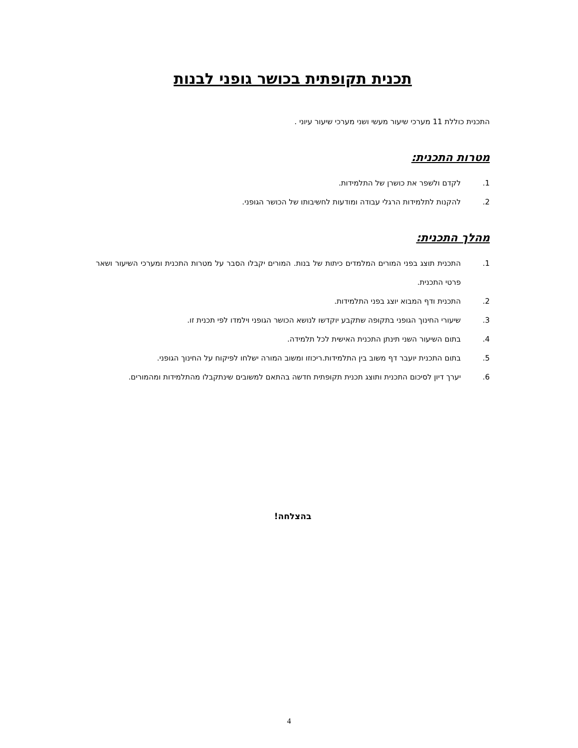תכנית תקופתית בכושר גופני לבנות
התכנית כוללת 11 מערכי שיעור מעשי ושני מערכי שיעור עיוני .
מטרות התכנית:
1. לקדם ולשפר את כושרן של התלמידות.
2. להקנות לתלמידות הרגלי עבודה ומודעות לחשיבותו של הכושר הגופני.
מהלך התכנית:
1. התכנית תוצג בפני המורים המלמדים כיתות של בנות. המורים יקבלו הסבר על מטרות התכנית ומערכי השיעור ושאר פרטי התכנית.
2. התכנית ודף המבוא יוצג בפני התלמידות.
3. שיעורי החינוך הגופני בתקופה שתקבע יוקדשו לנושא הכושר הגופני וילמדו לפי תכנית זו.
4. בתום השיעור השני תינתן התכנית האישית לכל תלמידה.
5. בתום התכנית יועבר דף משוב בין התלמידות.ריכוזו ומשוב המורה ישלחו לפיקוח על החינוך הגופני.
6. יערך דיון לסיכום התכנית ותוצג תכנית תקופתית חדשה בהתאם למשובים שינתקבלו מהתלמידות ומהמורים.
בהצלחה!
4